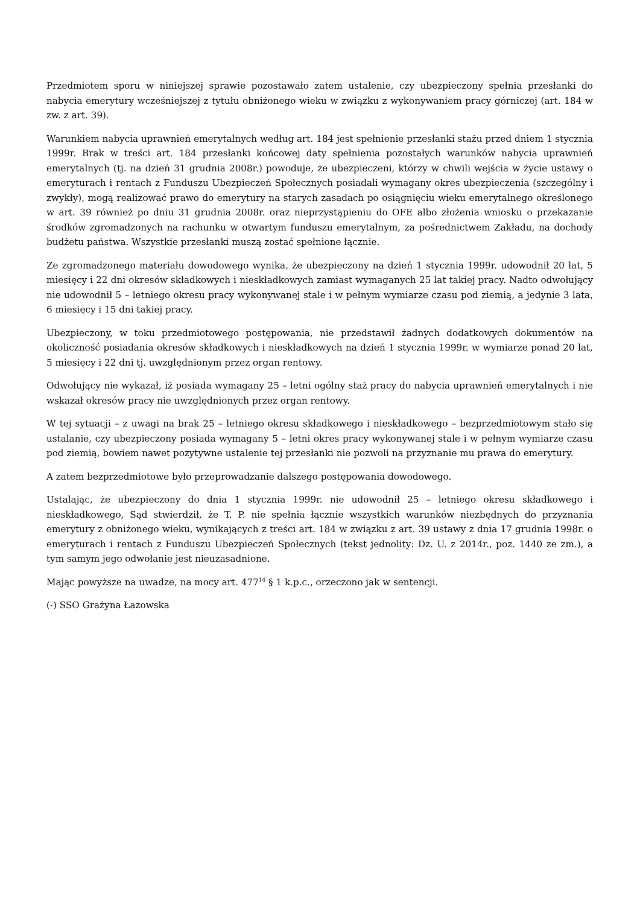Przedmiotem sporu w niniejszej sprawie pozostawało zatem ustalenie, czy ubezpieczony spełnia przesłanki do nabycia emerytury wcześniejszej z tytułu obniżonego wieku w związku z wykonywaniem pracy górniczej (art. 184 w zw. z art. 39).
Warunkiem nabycia uprawnień emerytalnych według art. 184 jest spełnienie przesłanki stażu przed dniem 1 stycznia 1999r. Brak w treści art. 184 przesłanki końcowej daty spełnienia pozostałych warunków nabycia uprawnień emerytalnych (tj. na dzień 31 grudnia 2008r.) powoduje, że ubezpieczeni, którzy w chwili wejścia w życie ustawy o emeryturach i rentach z Funduszu Ubezpieczeń Społecznych posiadali wymagany okres ubezpieczenia (szczególny i zwykły), mogą realizować prawo do emerytury na starych zasadach po osiągnięciu wieku emerytalnego określonego w art. 39 również po dniu 31 grudnia 2008r. oraz nieprzystąpieniu do OFE albo złożenia wniosku o przekazanie środków zgromadzonych na rachunku w otwartym funduszu emerytalnym, za pośrednictwem Zakładu, na dochody budżetu państwa. Wszystkie przesłanki muszą zostać spełnione łącznie.
Ze zgromadzonego materiału dowodowego wynika, że ubezpieczony na dzień 1 stycznia 1999r. udowodnił 20 lat, 5 miesięcy i 22 dni okresów składkowych i nieskładkowych zamiast wymaganych 25 lat takiej pracy. Nadto odwołujący nie udowodnił 5 – letniego okresu pracy wykonywanej stale i w pełnym wymiarze czasu pod ziemią, a jedynie 3 lata, 6 miesięcy i 15 dni takiej pracy.
Ubezpieczony, w toku przedmiotowego postępowania, nie przedstawił żadnych dodatkowych dokumentów na okoliczność posiadania okresów składkowych i nieskładkowych na dzień 1 stycznia 1999r. w wymiarze ponad 20 lat, 5 miesięcy i 22 dni tj. uwzględnionym przez organ rentowy.
Odwołujący nie wykazał, iż posiada wymagany 25 – letni ogólny staż pracy do nabycia uprawnień emerytalnych i nie wskazał okresów pracy nie uwzględnionych przez organ rentowy.
W tej sytuacji – z uwagi na brak 25 – letniego okresu składkowego i nieskładkowego – bezprzedmiotowym stało się ustalanie, czy ubezpieczony posiada wymagany 5 – letni okres pracy wykonywanej stale i w pełnym wymiarze czasu pod ziemią, bowiem nawet pozytywne ustalenie tej przesłanki nie pozwoli na przyznanie mu prawa do emerytury.
A zatem bezprzedmiotowe było przeprowadzanie dalszego postępowania dowodowego.
Ustalając, że ubezpieczony do dnia 1 stycznia 1999r. nie udowodnił 25 – letniego okresu składkowego i nieskładkowego, Sąd stwierdził, że T. P. nie spełnia łącznie wszystkich warunków niezbędnych do przyznania emerytury z obniżonego wieku, wynikających z treści art. 184 w związku z art. 39 ustawy z dnia 17 grudnia 1998r. o emeryturach i rentach z Funduszu Ubezpieczeń Społecznych (tekst jednolity: Dz. U. z 2014r., poz. 1440 ze zm.), a tym samym jego odwołanie jest nieuzasadnione.
Mając powyższe na uwadze, na mocy art. 477<sup>14</sup> § 1 k.p.c., orzeczono jak w sentencji.
(-) SSO Grażyna Łazowska